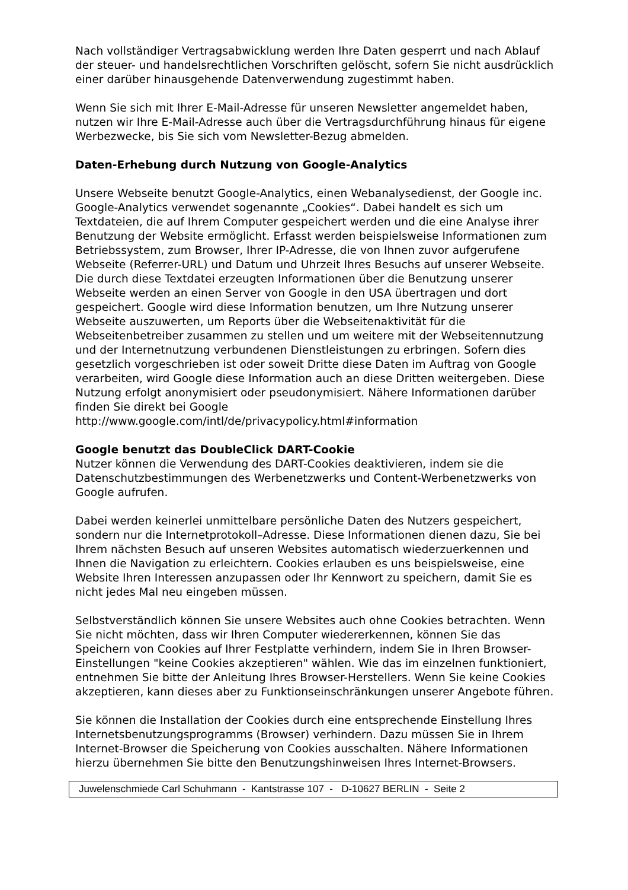Nach vollständiger Vertragsabwicklung werden Ihre Daten gesperrt und nach Ablauf der steuer- und handelsrechtlichen Vorschriften gelöscht, sofern Sie nicht ausdrücklich einer darüber hinausgehende Datenverwendung zugestimmt haben.
Wenn Sie sich mit Ihrer E-Mail-Adresse für unseren Newsletter angemeldet haben, nutzen wir Ihre E-Mail-Adresse auch über die Vertragsdurchführung hinaus für eigene Werbezwecke, bis Sie sich vom Newsletter-Bezug abmelden.
Daten-Erhebung durch Nutzung von Google-Analytics
Unsere Webseite benutzt Google-Analytics, einen Webanalysedienst, der Google inc. Google-Analytics verwendet sogenannte „Cookies“. Dabei handelt es sich um Textdateien, die auf Ihrem Computer gespeichert werden und die eine Analyse ihrer Benutzung der Website ermöglicht. Erfasst werden beispielsweise Informationen zum Betriebssystem, zum Browser, Ihrer IP-Adresse, die von Ihnen zuvor aufgerufene Webseite (Referrer-URL) und Datum und Uhrzeit Ihres Besuchs auf unserer Webseite. Die durch diese Textdatei erzeugten Informationen über die Benutzung unserer Webseite werden an einen Server von Google in den USA übertragen und dort gespeichert. Google wird diese Information benutzen, um Ihre Nutzung unserer Webseite auszuwerten, um Reports über die Webseitenaktivität für die Webseitenbetreiber zusammen zu stellen und um weitere mit der Webseitennutzung und der Internetnutzung verbundenen Dienstleistungen zu erbringen. Sofern dies gesetzlich vorgeschrieben ist oder soweit Dritte diese Daten im Auftrag von Google verarbeiten, wird Google diese Information auch an diese Dritten weitergeben. Diese Nutzung erfolgt anonymisiert oder pseudonymisiert. Nähere Informationen darüber finden Sie direkt bei Google
http://www.google.com/intl/de/privacypolicy.html#information
Google benutzt das DoubleClick DART-Cookie
Nutzer können die Verwendung des DART-Cookies deaktivieren, indem sie die Datenschutzbestimmungen des Werbenetzwerks und Content-Werbenetzwerks von Google aufrufen.
Dabei werden keinerlei unmittelbare persönliche Daten des Nutzers gespeichert, sondern nur die Internetprotokoll–Adresse. Diese Informationen dienen dazu, Sie bei Ihrem nächsten Besuch auf unseren Websites automatisch wiederzuerkennen und Ihnen die Navigation zu erleichtern. Cookies erlauben es uns beispielsweise, eine Website Ihren Interessen anzupassen oder Ihr Kennwort zu speichern, damit Sie es nicht jedes Mal neu eingeben müssen.
Selbstverständlich können Sie unsere Websites auch ohne Cookies betrachten. Wenn Sie nicht möchten, dass wir Ihren Computer wiedererkennen, können Sie das Speichern von Cookies auf Ihrer Festplatte verhindern, indem Sie in Ihren Browser-Einstellungen "keine Cookies akzeptieren" wählen. Wie das im einzelnen funktioniert, entnehmen Sie bitte der Anleitung Ihres Browser-Herstellers. Wenn Sie keine Cookies akzeptieren, kann dieses aber zu Funktionseinschränkungen unserer Angebote führen.
Sie können die Installation der Cookies durch eine entsprechende Einstellung Ihres Internetsbenutzungsprogramms (Browser) verhindern. Dazu müssen Sie in Ihrem Internet-Browser die Speicherung von Cookies ausschalten. Nähere Informationen hierzu übernehmen Sie bitte den Benutzungshinweisen Ihres Internet-Browsers.
Juwelenschmiede Carl Schuhmann - Kantstrasse 107 - D-10627 BERLIN - Seite 2